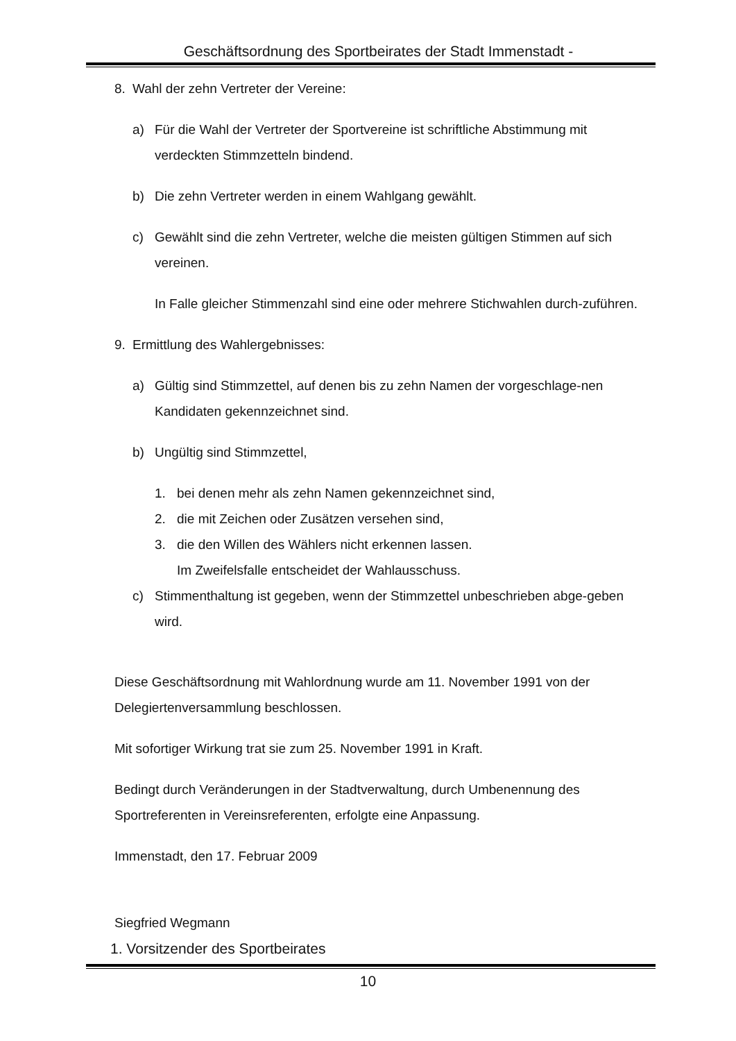Geschäftsordnung des Sportbeirates der Stadt Immenstadt -
8. Wahl der zehn Vertreter der Vereine:
a) Für die Wahl der Vertreter der Sportvereine ist schriftliche Abstimmung mit verdeckten Stimmzetteln bindend.
b) Die zehn Vertreter werden in einem Wahlgang gewählt.
c) Gewählt sind die zehn Vertreter, welche die meisten gültigen Stimmen auf sich vereinen.
In Falle gleicher Stimmenzahl sind eine oder mehrere Stichwahlen durch-zuführen.
9. Ermittlung des Wahlergebnisses:
a) Gültig sind Stimmzettel, auf denen bis zu zehn Namen der vorgeschlage-nen Kandidaten gekennzeichnet sind.
b) Ungültig sind Stimmzettel,
1. bei denen mehr als zehn Namen gekennzeichnet sind,
2. die mit Zeichen oder Zusätzen versehen sind,
3. die den Willen des Wählers nicht erkennen lassen.
Im Zweifelsfalle entscheidet der Wahlausschuss.
c) Stimmenthaltung ist gegeben, wenn der Stimmzettel unbeschrieben abge-geben wird.
Diese Geschäftsordnung mit Wahlordnung wurde am 11. November 1991 von der Delegiertenversammlung beschlossen.
Mit sofortiger Wirkung trat sie zum 25. November 1991 in Kraft.
Bedingt durch Veränderungen in der Stadtverwaltung, durch Umbenennung des Sportreferenten in Vereinsreferenten, erfolgte eine Anpassung.
Immenstadt, den 17. Februar 2009
Siegfried Wegmann
1. Vorsitzender des Sportbeirates
10